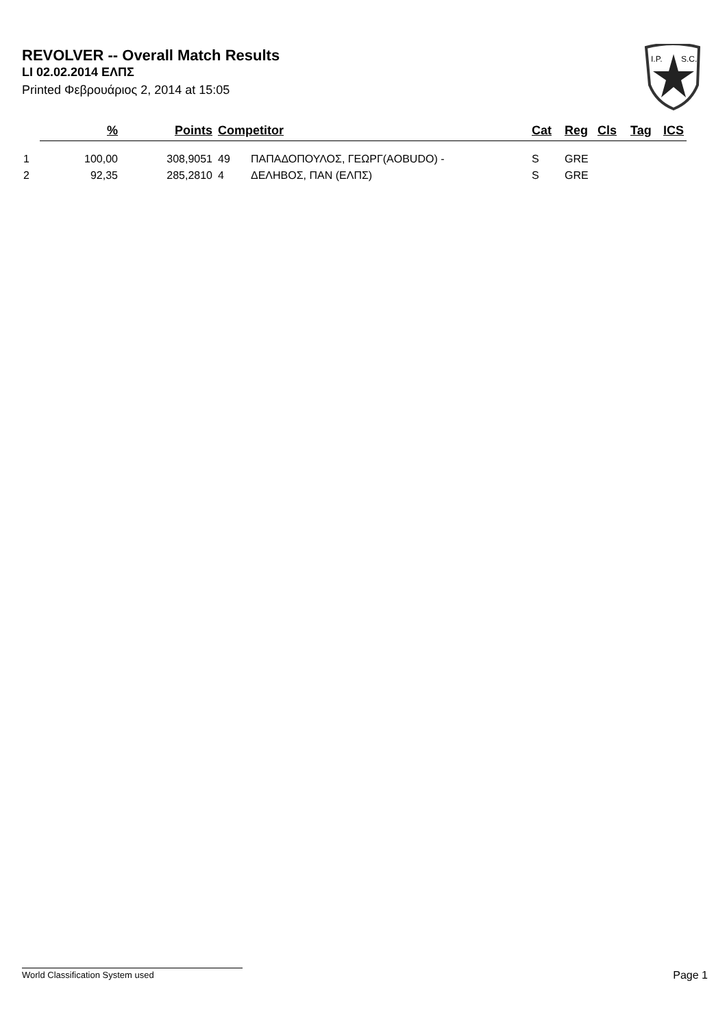REVOLVER -- Overall Match Results
LI 02.02.2014 ΕΛΠΣ
Printed Φεβρουάριος 2, 2014 at 15:05
I.P.
S.C.
| | % | Points | Competitor | | Cat | Reg | Cls | Tag | ICS |
| --- | --- | --- | --- | --- | --- | --- | --- | --- | --- |
| 1 | 100,00 | 308,9051 | 49 | ΠΑΠΑΔΟΠΟΥΛΟΣ, ΓΕΩΡΓ(AOBUDO) - | S | GRE | | | |
| 2 | 92,35 | 285,2810 | 4 | ΔΕΛΗΒΟΣ, ΠΑΝ (ΕΛΠΣ) | S | GRE | | | |
World Classification System used Page 1